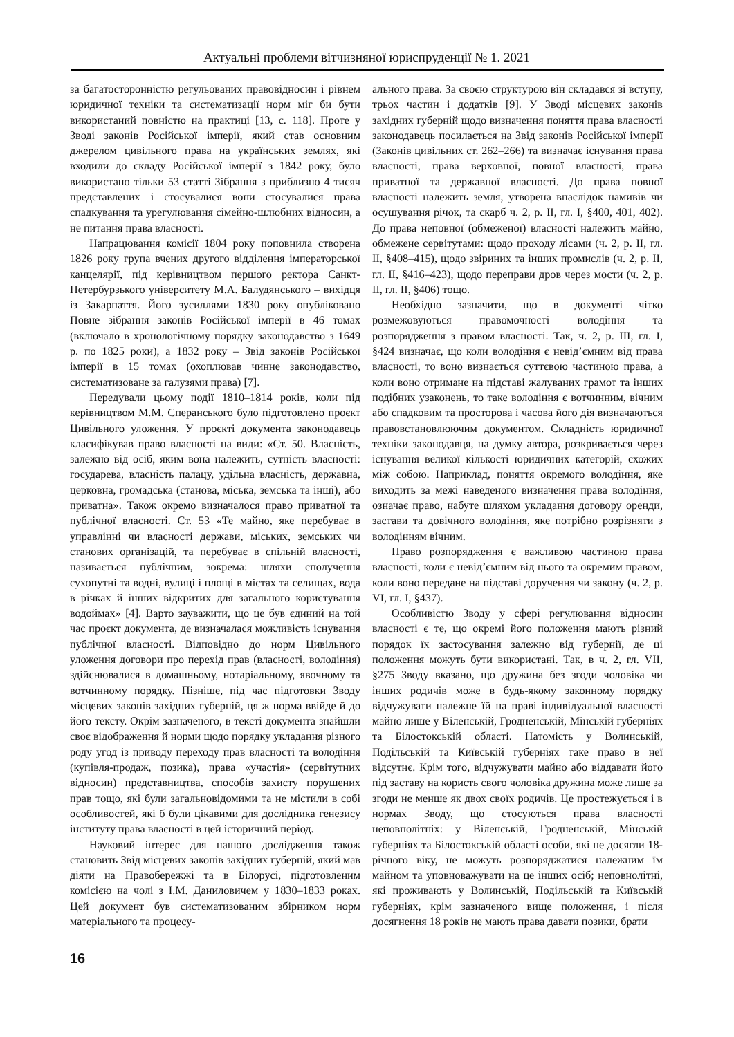Актуальні проблеми вітчизняної юриспруденції № 1. 2021
за багатосторонністю регульованих правовідносин і рівнем юридичної техніки та систематизації норм міг би бути використаний повністю на практиці [13, с. 118]. Проте у Зводі законів Російської імперії, який став основним джерелом цивільного права на українських землях, які входили до складу Російської імперії з 1842 року, було використано тільки 53 статті Зібрання з приблизно 4 тисяч представлених і стосувалися вони стосувалися права спадкування та урегулювання сімейно-шлюбних відносин, а не питання права власності.
Напрацювання комісії 1804 року поповнила створена 1826 року група вчених другого відділення імператорської канцелярії, під керівництвом першого ректора Санкт-Петербурзького університету М.А. Балудянського – вихідця із Закарпаття. Його зусиллями 1830 року опубліковано Повне зібрання законів Російської імперії в 46 томах (включало в хронологічному порядку законодавство з 1649 р. по 1825 роки), а 1832 року – Звід законів Російської імперії в 15 томах (охоплював чинне законодавство, систематизоване за галузями права) [7].
Передували цьому події 1810–1814 років, коли під керівництвом М.М. Сперанського було підготовлено проєкт Цивільного уложення. У проєкті документа законодавець класифікував право власності на види: «Ст. 50. Власність, залежно від осіб, яким вона належить, сутність власності: государева, власність палацу, удільна власність, державна, церковна, громадська (станова, міська, земська та інші), або приватна». Також окремо визначалося право приватної та публічної власності. Ст. 53 «Те майно, яке перебуває в управлінні чи власності держави, міських, земських чи станових організацій, та перебуває в спільній власності, називається публічним, зокрема: шляхи сполучення сухопутні та водні, вулиці і площі в містах та селищах, вода в річках й інших відкритих для загального користування водоймах» [4]. Варто зауважити, що це був єдиний на той час проєкт документа, де визначалася можливість існування публічної власності. Відповідно до норм Цивільного уложення договори про перехід прав (власності, володіння) здійснювалися в домашньому, нотаріальному, явочному та вотчинному порядку. Пізніше, під час підготовки Зводу місцевих законів західних губерній, ця ж норма ввійде й до його тексту. Окрім зазначеного, в тексті документа знайшли своє відображення й норми щодо порядку укладання різного роду угод із приводу переходу прав власності та володіння (купівля-продаж, позика), права «участія» (сервітутних відносин) представництва, способів захисту порушених прав тощо, які були загальновідомими та не містили в собі особливостей, які б були цікавими для дослідника генезису інституту права власності в цей історичний період.
Науковий інтерес для нашого дослідження також становить Звід місцевих законів західних губерній, який мав діяти на Правобережжі та в Білорусі, підготовленим комісією на чолі з І.М. Даниловичем у 1830–1833 роках. Цей документ був систематизованим збірником норм матеріального та процесу-
ального права. За своєю структурою він складався зі вступу, трьох частин і додатків [9]. У Зводі місцевих законів західних губерній щодо визначення поняття права власності законодавець посилається на Звід законів Російської імперії (Законів цивільних ст. 262–266) та визначає існування права власності, права верховної, повної власності, права приватної та державної власності. До права повної власності належить земля, утворена внаслідок намивів чи осушування річок, та скарб ч. 2, р. II, гл. I, §400, 401, 402). До права неповної (обмеженої) власності належить майно, обмежене сервітутами: щодо проходу лісами (ч. 2, р. II, гл. II, §408–415), щодо звіриних та інших промислів (ч. 2, р. II, гл. II, §416–423), щодо переправи дров через мости (ч. 2, р. II, гл. II, §406) тощо.
Необхідно зазначити, що в документі чітко розмежовуються правомочності володіння та розпорядження з правом власності. Так, ч. 2, р. III, гл. I, §424 визначає, що коли володіння є невід’ємним від права власності, то воно визнається суттєвою частиною права, а коли воно отримане на підставі жалуваних грамот та інших подібних узаконень, то таке володіння є вотчинним, вічним або спадковим та просторова і часова його дія визначаються правовстановлюючим документом. Складність юридичної техніки законодавця, на думку автора, розкривається через існування великої кількості юридичних категорій, схожих між собою. Наприклад, поняття окремого володіння, яке виходить за межі наведеного визначення права володіння, означає право, набуте шляхом укладання договору оренди, застави та довічного володіння, яке потрібно розрізняти з володінням вічним.
Право розпорядження є важливою частиною права власності, коли є невід’ємним від нього та окремим правом, коли воно передане на підставі доручення чи закону (ч. 2, р. VI, гл. I, §437).
Особливістю Зводу у сфері регулювання відносин власності є те, що окремі його положення мають різний порядок їх застосування залежно від губернії, де ці положення можуть бути використані. Так, в ч. 2, гл. VII, §275 Зводу вказано, що дружина без згоди чоловіка чи інших родичів може в будь-якому законному порядку відчужувати належне їй на праві індивідуальної власності майно лише у Віленській, Гродненській, Мінській губерніях та Білостокській області. Натомість у Волинській, Подільській та Київській губерніях таке право в неї відсутнє. Крім того, відчужувати майно або віддавати його під заставу на користь свого чоловіка дружина може лише за згоди не менше як двох своїх родичів. Це простежується і в нормах Зводу, що стосуються права власності неповнолітніх: у Віленській, Гродненській, Мінській губерніях та Білостокській області особи, які не досягли 18-річного віку, не можуть розпоряджатися належним їм майном та уповноважувати на це інших осіб; неповнолітні, які проживають у Волинській, Подільській та Київській губерніях, крім зазначеного вище положення, і після досягнення 18 років не мають права давати позики, брати
16